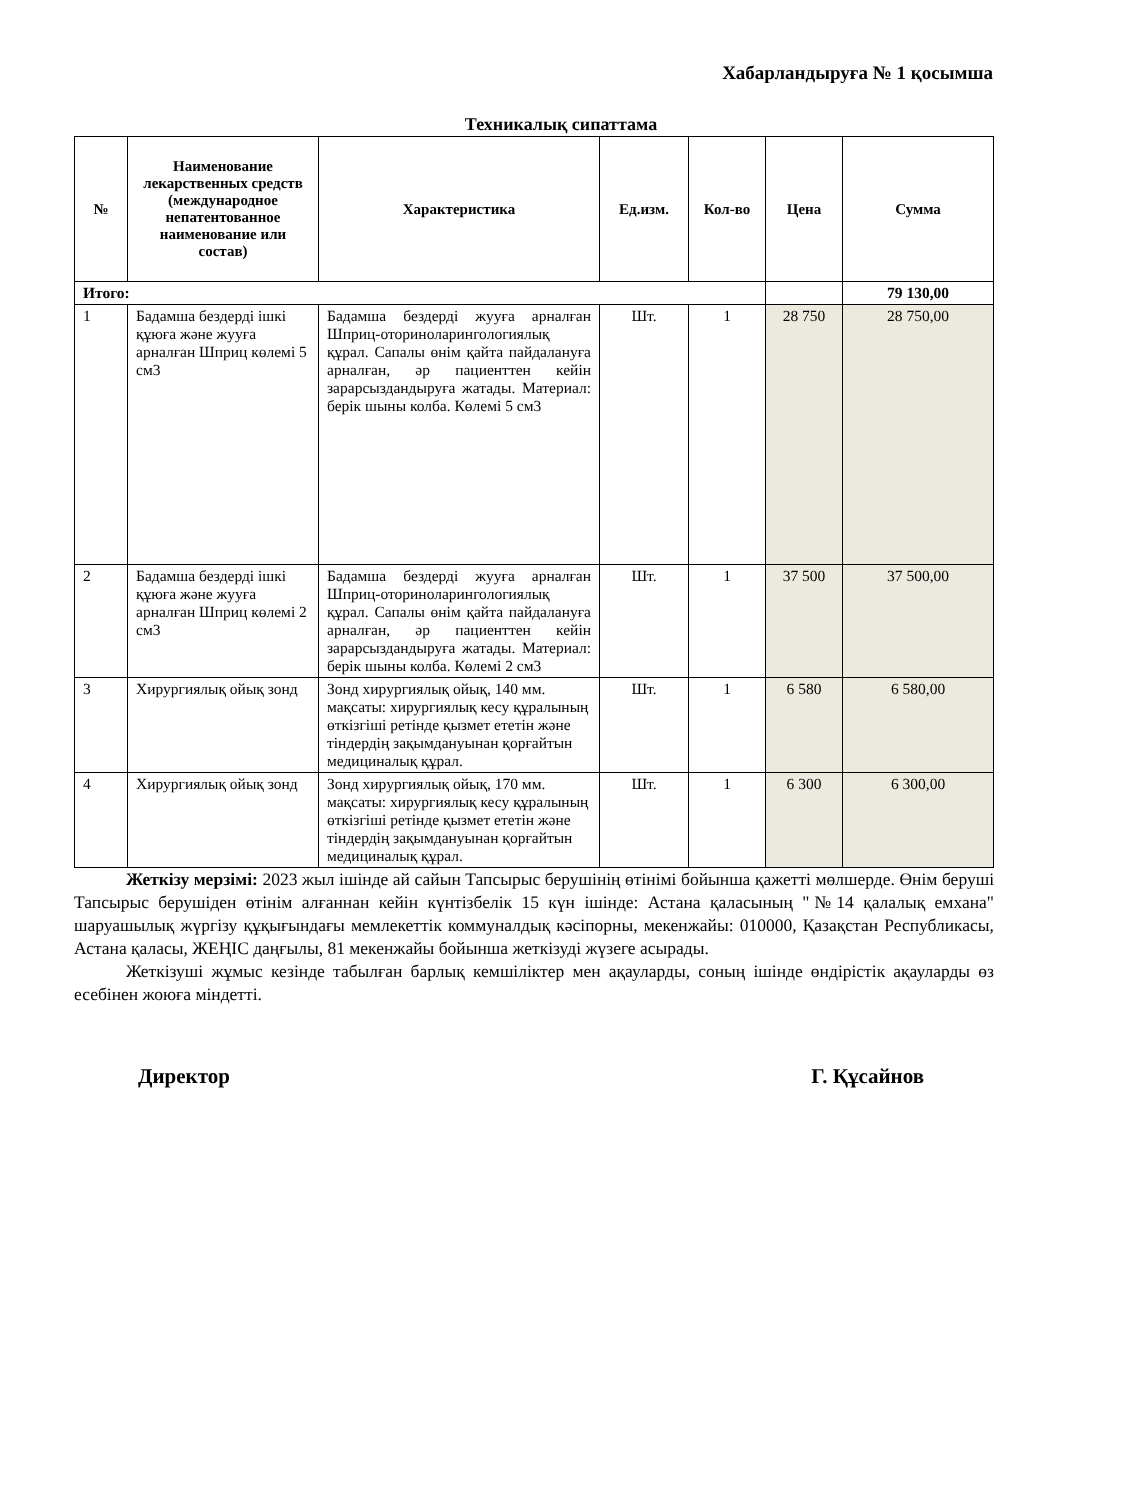Хабарландыруға № 1 қосымша
Техникалық сипаттама
| № | Наименование лекарственных средств (международное непатентованное наименование или состав) | Характеристика | Ед.изм. | Кол-во | Цена | Сумма |
| --- | --- | --- | --- | --- | --- | --- |
| Итого: | | | | | | 79 130,00 |
| 1 | Бадамша бездерді ішкі құюға және жууға арналған Шприц көлемі 5 см3 | Бадамша бездерді жууға арналған Шприц-оториноларингологиялық құрал. Сапалы өнім қайта пайдалануға арналған, әр пациенттен кейін зарарсыздандыруға жатады. Материал: берік шыны колба. Көлемі 5 см3 | Шт. | 1 | 28 750 | 28 750,00 |
| 2 | Бадамша бездерді ішкі құюға және жууға арналған Шприц көлемі 2 см3 | Бадамша бездерді жууға арналған Шприц-оториноларингологиялық құрал. Сапалы өнім қайта пайдалануға арналған, әр пациенттен кейін зарарсыздандыруға жатады. Материал: берік шыны колба. Көлемі 2 см3 | Шт. | 1 | 37 500 | 37 500,00 |
| 3 | Хирургиялық ойық зонд | Зонд хирургиялық ойық, 140 мм. мақсаты: хирургиялық кесу құралының өткізгіші ретінде қызмет ететін және тіндердің зақымдануынан қорғайтын медициналық құрал. | Шт. | 1 | 6 580 | 6 580,00 |
| 4 | Хирургиялық ойық зонд | Зонд хирургиялық ойық, 170 мм. мақсаты: хирургиялық кесу құралының өткізгіші ретінде қызмет ететін және тіндердің зақымдануынан қорғайтын медициналық құрал. | Шт. | 1 | 6 300 | 6 300,00 |
Жеткізу мерзімі: 2023 жыл ішінде ай сайын Тапсырыс берушінің өтінімі бойынша қажетті мөлшерде. Өнім беруші Тапсырыс берушіден өтінім алғаннан кейін күнтізбелік 15 күн ішінде: Астана қаласының "№14 қалалық емхана" шаруашылық жүргізу құқығындағы мемлекеттік коммуналдық кәсіпорны, мекенжайы: 010000, Қазақстан Республикасы, Астана қаласы, ЖЕҢІС даңғылы, 81 мекенжайы бойынша жеткізуді жүзеге асырады.
Жеткізуші жұмыс кезінде табылған барлық кемшіліктер мен ақауларды, соның ішінде өндірістік ақауларды өз есебінен жоюға міндетті.
Директор Г. Құсайнов